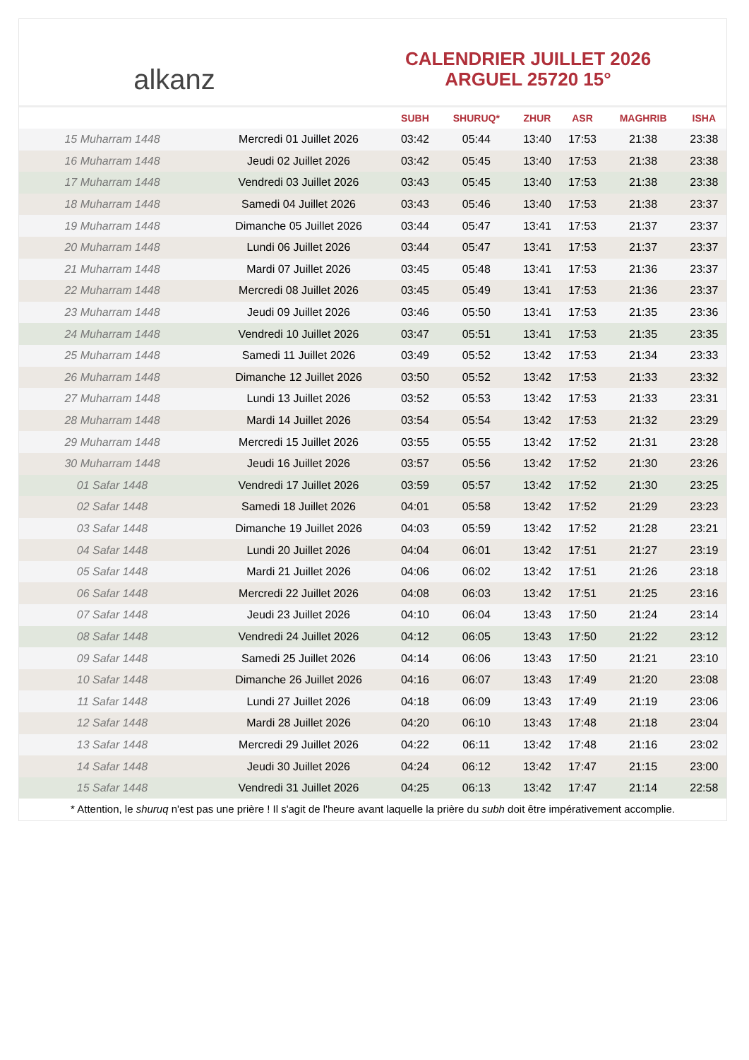alkanz
CALENDRIER JUILLET 2026
ARGUEL 25720 15°
| | | SUBH | SHURUQ* | ZHUR | ASR | MAGHRIB | ISHA |
| --- | --- | --- | --- | --- | --- | --- | --- |
| 15 Muharram 1448 | Mercredi 01 Juillet 2026 | 03:42 | 05:44 | 13:40 | 17:53 | 21:38 | 23:38 |
| 16 Muharram 1448 | Jeudi 02 Juillet 2026 | 03:42 | 05:45 | 13:40 | 17:53 | 21:38 | 23:38 |
| 17 Muharram 1448 | Vendredi 03 Juillet 2026 | 03:43 | 05:45 | 13:40 | 17:53 | 21:38 | 23:38 |
| 18 Muharram 1448 | Samedi 04 Juillet 2026 | 03:43 | 05:46 | 13:40 | 17:53 | 21:38 | 23:37 |
| 19 Muharram 1448 | Dimanche 05 Juillet 2026 | 03:44 | 05:47 | 13:41 | 17:53 | 21:37 | 23:37 |
| 20 Muharram 1448 | Lundi 06 Juillet 2026 | 03:44 | 05:47 | 13:41 | 17:53 | 21:37 | 23:37 |
| 21 Muharram 1448 | Mardi 07 Juillet 2026 | 03:45 | 05:48 | 13:41 | 17:53 | 21:36 | 23:37 |
| 22 Muharram 1448 | Mercredi 08 Juillet 2026 | 03:45 | 05:49 | 13:41 | 17:53 | 21:36 | 23:37 |
| 23 Muharram 1448 | Jeudi 09 Juillet 2026 | 03:46 | 05:50 | 13:41 | 17:53 | 21:35 | 23:36 |
| 24 Muharram 1448 | Vendredi 10 Juillet 2026 | 03:47 | 05:51 | 13:41 | 17:53 | 21:35 | 23:35 |
| 25 Muharram 1448 | Samedi 11 Juillet 2026 | 03:49 | 05:52 | 13:42 | 17:53 | 21:34 | 23:33 |
| 26 Muharram 1448 | Dimanche 12 Juillet 2026 | 03:50 | 05:52 | 13:42 | 17:53 | 21:33 | 23:32 |
| 27 Muharram 1448 | Lundi 13 Juillet 2026 | 03:52 | 05:53 | 13:42 | 17:53 | 21:33 | 23:31 |
| 28 Muharram 1448 | Mardi 14 Juillet 2026 | 03:54 | 05:54 | 13:42 | 17:53 | 21:32 | 23:29 |
| 29 Muharram 1448 | Mercredi 15 Juillet 2026 | 03:55 | 05:55 | 13:42 | 17:52 | 21:31 | 23:28 |
| 30 Muharram 1448 | Jeudi 16 Juillet 2026 | 03:57 | 05:56 | 13:42 | 17:52 | 21:30 | 23:26 |
| 01 Safar 1448 | Vendredi 17 Juillet 2026 | 03:59 | 05:57 | 13:42 | 17:52 | 21:30 | 23:25 |
| 02 Safar 1448 | Samedi 18 Juillet 2026 | 04:01 | 05:58 | 13:42 | 17:52 | 21:29 | 23:23 |
| 03 Safar 1448 | Dimanche 19 Juillet 2026 | 04:03 | 05:59 | 13:42 | 17:52 | 21:28 | 23:21 |
| 04 Safar 1448 | Lundi 20 Juillet 2026 | 04:04 | 06:01 | 13:42 | 17:51 | 21:27 | 23:19 |
| 05 Safar 1448 | Mardi 21 Juillet 2026 | 04:06 | 06:02 | 13:42 | 17:51 | 21:26 | 23:18 |
| 06 Safar 1448 | Mercredi 22 Juillet 2026 | 04:08 | 06:03 | 13:42 | 17:51 | 21:25 | 23:16 |
| 07 Safar 1448 | Jeudi 23 Juillet 2026 | 04:10 | 06:04 | 13:43 | 17:50 | 21:24 | 23:14 |
| 08 Safar 1448 | Vendredi 24 Juillet 2026 | 04:12 | 06:05 | 13:43 | 17:50 | 21:22 | 23:12 |
| 09 Safar 1448 | Samedi 25 Juillet 2026 | 04:14 | 06:06 | 13:43 | 17:50 | 21:21 | 23:10 |
| 10 Safar 1448 | Dimanche 26 Juillet 2026 | 04:16 | 06:07 | 13:43 | 17:49 | 21:20 | 23:08 |
| 11 Safar 1448 | Lundi 27 Juillet 2026 | 04:18 | 06:09 | 13:43 | 17:49 | 21:19 | 23:06 |
| 12 Safar 1448 | Mardi 28 Juillet 2026 | 04:20 | 06:10 | 13:43 | 17:48 | 21:18 | 23:04 |
| 13 Safar 1448 | Mercredi 29 Juillet 2026 | 04:22 | 06:11 | 13:42 | 17:48 | 21:16 | 23:02 |
| 14 Safar 1448 | Jeudi 30 Juillet 2026 | 04:24 | 06:12 | 13:42 | 17:47 | 21:15 | 23:00 |
| 15 Safar 1448 | Vendredi 31 Juillet 2026 | 04:25 | 06:13 | 13:42 | 17:47 | 21:14 | 22:58 |
* Attention, le shuruq n'est pas une prière ! Il s'agit de l'heure avant laquelle la prière du subh doit être impérativement accomplie.